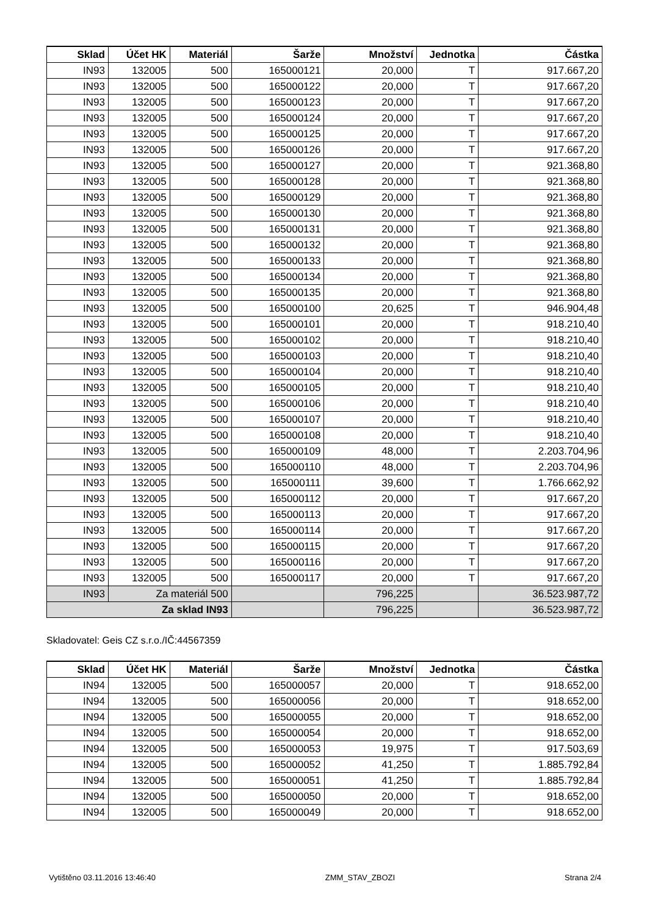| Sklad | Účet HK | Materiál | Šarže | Množství | Jednotka | Částka |
| --- | --- | --- | --- | --- | --- | --- |
| IN93 | 132005 | 500 | 165000121 | 20,000 | T | 917.667,20 |
| IN93 | 132005 | 500 | 165000122 | 20,000 | T | 917.667,20 |
| IN93 | 132005 | 500 | 165000123 | 20,000 | T | 917.667,20 |
| IN93 | 132005 | 500 | 165000124 | 20,000 | T | 917.667,20 |
| IN93 | 132005 | 500 | 165000125 | 20,000 | T | 917.667,20 |
| IN93 | 132005 | 500 | 165000126 | 20,000 | T | 917.667,20 |
| IN93 | 132005 | 500 | 165000127 | 20,000 | T | 921.368,80 |
| IN93 | 132005 | 500 | 165000128 | 20,000 | T | 921.368,80 |
| IN93 | 132005 | 500 | 165000129 | 20,000 | T | 921.368,80 |
| IN93 | 132005 | 500 | 165000130 | 20,000 | T | 921.368,80 |
| IN93 | 132005 | 500 | 165000131 | 20,000 | T | 921.368,80 |
| IN93 | 132005 | 500 | 165000132 | 20,000 | T | 921.368,80 |
| IN93 | 132005 | 500 | 165000133 | 20,000 | T | 921.368,80 |
| IN93 | 132005 | 500 | 165000134 | 20,000 | T | 921.368,80 |
| IN93 | 132005 | 500 | 165000135 | 20,000 | T | 921.368,80 |
| IN93 | 132005 | 500 | 165000100 | 20,625 | T | 946.904,48 |
| IN93 | 132005 | 500 | 165000101 | 20,000 | T | 918.210,40 |
| IN93 | 132005 | 500 | 165000102 | 20,000 | T | 918.210,40 |
| IN93 | 132005 | 500 | 165000103 | 20,000 | T | 918.210,40 |
| IN93 | 132005 | 500 | 165000104 | 20,000 | T | 918.210,40 |
| IN93 | 132005 | 500 | 165000105 | 20,000 | T | 918.210,40 |
| IN93 | 132005 | 500 | 165000106 | 20,000 | T | 918.210,40 |
| IN93 | 132005 | 500 | 165000107 | 20,000 | T | 918.210,40 |
| IN93 | 132005 | 500 | 165000108 | 20,000 | T | 918.210,40 |
| IN93 | 132005 | 500 | 165000109 | 48,000 | T | 2.203.704,96 |
| IN93 | 132005 | 500 | 165000110 | 48,000 | T | 2.203.704,96 |
| IN93 | 132005 | 500 | 165000111 | 39,600 | T | 1.766.662,92 |
| IN93 | 132005 | 500 | 165000112 | 20,000 | T | 917.667,20 |
| IN93 | 132005 | 500 | 165000113 | 20,000 | T | 917.667,20 |
| IN93 | 132005 | 500 | 165000114 | 20,000 | T | 917.667,20 |
| IN93 | 132005 | 500 | 165000115 | 20,000 | T | 917.667,20 |
| IN93 | 132005 | 500 | 165000116 | 20,000 | T | 917.667,20 |
| IN93 | 132005 | 500 | 165000117 | 20,000 | T | 917.667,20 |
| IN93 | Za materiál 500 | | | 796,225 | | 36.523.987,72 |
| Za sklad IN93 | | | | 796,225 | | 36.523.987,72 |
Skladovatel: Geis CZ s.r.o./IČ:44567359
| Sklad | Účet HK | Materiál | Šarže | Množství | Jednotka | Částka |
| --- | --- | --- | --- | --- | --- | --- |
| IN94 | 132005 | 500 | 165000057 | 20,000 | T | 918.652,00 |
| IN94 | 132005 | 500 | 165000056 | 20,000 | T | 918.652,00 |
| IN94 | 132005 | 500 | 165000055 | 20,000 | T | 918.652,00 |
| IN94 | 132005 | 500 | 165000054 | 20,000 | T | 918.652,00 |
| IN94 | 132005 | 500 | 165000053 | 19,975 | T | 917.503,69 |
| IN94 | 132005 | 500 | 165000052 | 41,250 | T | 1.885.792,84 |
| IN94 | 132005 | 500 | 165000051 | 41,250 | T | 1.885.792,84 |
| IN94 | 132005 | 500 | 165000050 | 20,000 | T | 918.652,00 |
| IN94 | 132005 | 500 | 165000049 | 20,000 | T | 918.652,00 |
Vytištěno 03.11.2016 13:46:40 ZMM_STAV_ZBOZI Strana 2/4